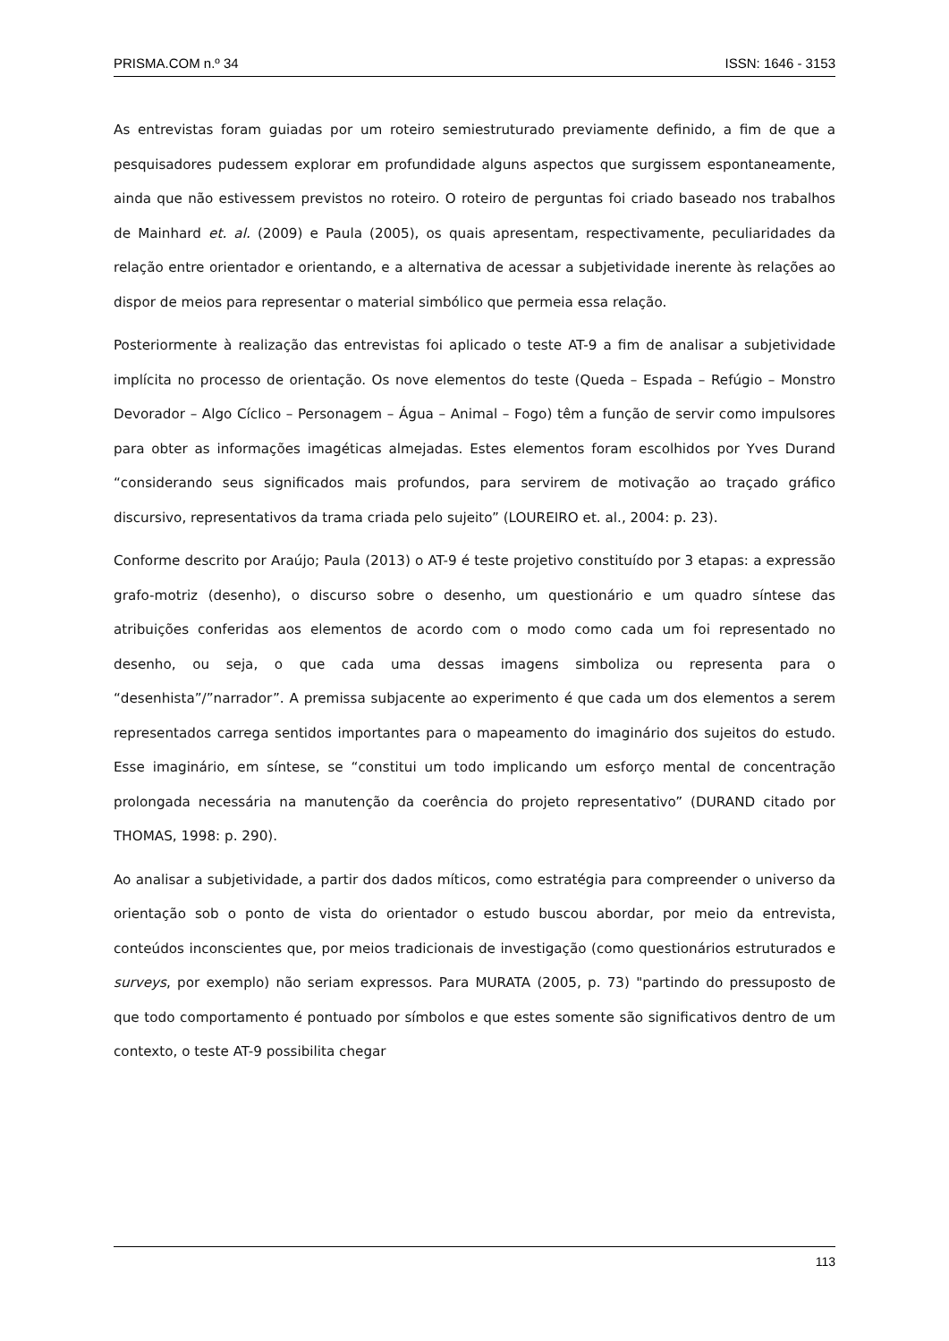PRISMA.COM n.º 34 ISSN: 1646 - 3153
As entrevistas foram guiadas por um roteiro semiestruturado previamente definido, a fim de que a pesquisadores pudessem explorar em profundidade alguns aspectos que surgissem espontaneamente, ainda que não estivessem previstos no roteiro. O roteiro de perguntas foi criado baseado nos trabalhos de Mainhard et. al. (2009) e Paula (2005), os quais apresentam, respectivamente, peculiaridades da relação entre orientador e orientando, e a alternativa de acessar a subjetividade inerente às relações ao dispor de meios para representar o material simbólico que permeia essa relação.
Posteriormente à realização das entrevistas foi aplicado o teste AT-9 a fim de analisar a subjetividade implícita no processo de orientação. Os nove elementos do teste (Queda – Espada – Refúgio – Monstro Devorador – Algo Cíclico – Personagem – Água – Animal – Fogo) têm a função de servir como impulsores para obter as informações imagéticas almejadas. Estes elementos foram escolhidos por Yves Durand “considerando seus significados mais profundos, para servirem de motivação ao traçado gráfico discursivo, representativos da trama criada pelo sujeito” (LOUREIRO et. al., 2004: p. 23).
Conforme descrito por Araújo; Paula (2013) o AT-9 é teste projetivo constituído por 3 etapas: a expressão grafo-motriz (desenho), o discurso sobre o desenho, um questionário e um quadro síntese das atribuições conferidas aos elementos de acordo com o modo como cada um foi representado no desenho, ou seja, o que cada uma dessas imagens simboliza ou representa para o “desenhista”/”narrador”. A premissa subjacente ao experimento é que cada um dos elementos a serem representados carrega sentidos importantes para o mapeamento do imaginário dos sujeitos do estudo. Esse imaginário, em síntese, se “constitui um todo implicando um esforço mental de concentração prolongada necessária na manutenção da coerência do projeto representativo” (DURAND citado por THOMAS, 1998: p. 290).
Ao analisar a subjetividade, a partir dos dados míticos, como estratégia para compreender o universo da orientação sob o ponto de vista do orientador o estudo buscou abordar, por meio da entrevista, conteúdos inconscientes que, por meios tradicionais de investigação (como questionários estruturados e surveys, por exemplo) não seriam expressos. Para MURATA (2005, p. 73) "partindo do pressuposto de que todo comportamento é pontuado por símbolos e que estes somente são significativos dentro de um contexto, o teste AT-9 possibilita chegar
113